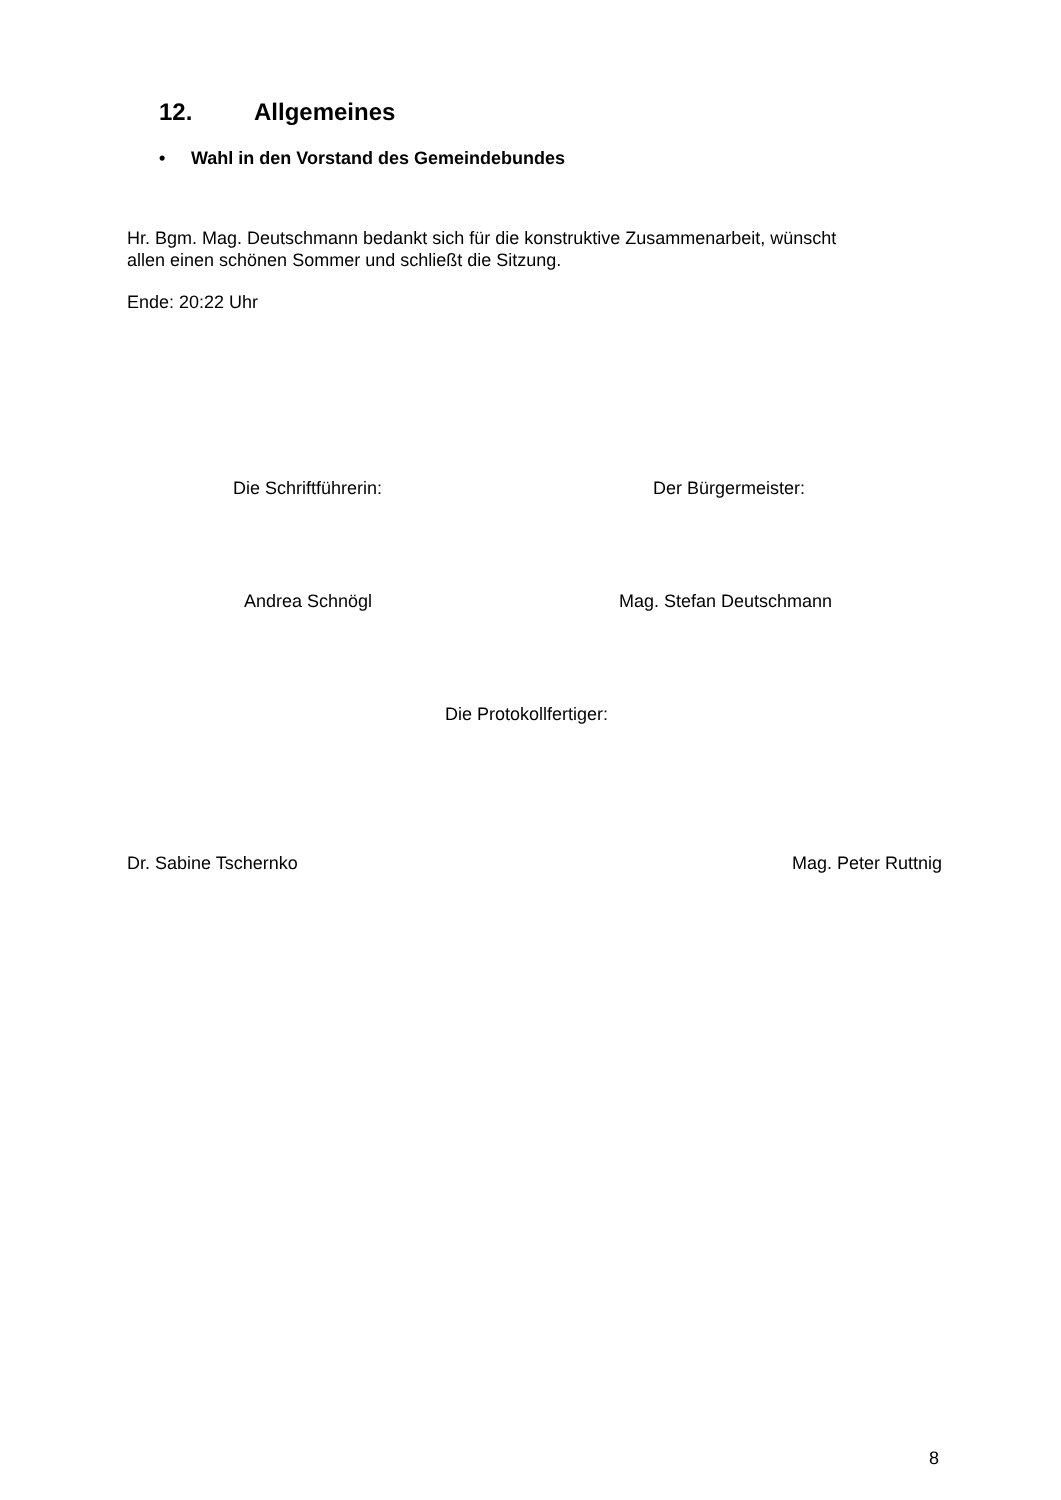12. Allgemeines
• Wahl in den Vorstand des Gemeindebundes
Hr. Bgm. Mag. Deutschmann bedankt sich für die konstruktive Zusammenarbeit, wünscht
allen einen schönen Sommer und schließt die Sitzung.
Ende: 20:22 Uhr
Die Schriftführerin: Der Bürgermeister:
Andrea Schnögl Mag. Stefan Deutschmann
Die Protokollfertiger:
Dr. Sabine Tschernko Mag. Peter Ruttnig
8